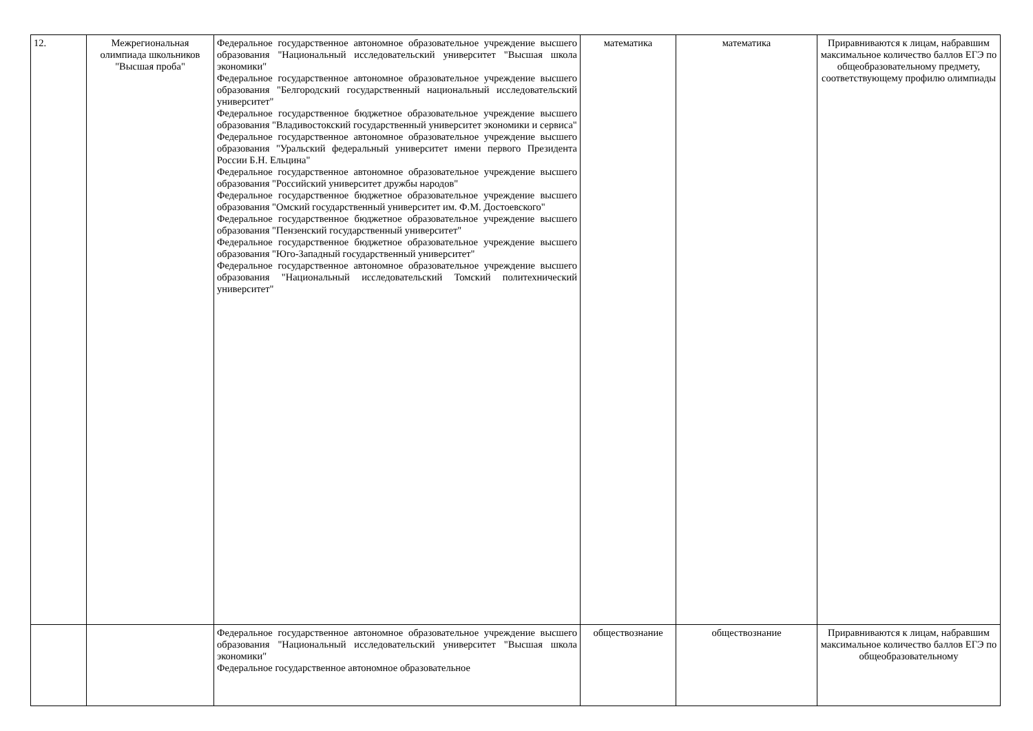| 12. | Межрегиональная олимпиада школьников "Высшая проба" | Федеральное государственное автономное образовательное учреждение высшего образования "Национальный исследовательский университет "Высшая школа экономики" Федеральное государственное автономное образовательное учреждение высшего образования "Белгородский государственный национальный исследовательский университет" Федеральное государственное бюджетное образовательное учреждение высшего образования "Владивостокский государственный университет экономики и сервиса" Федеральное государственное автономное образовательное учреждение высшего образования "Уральский федеральный университет имени первого Президента России Б.Н. Ельцина" Федеральное государственное автономное образовательное учреждение высшего образования "Российский университет дружбы народов" Федеральное государственное бюджетное образовательное учреждение высшего образования "Омский государственный университет им. Ф.М. Достоевского" Федеральное государственное бюджетное образовательное учреждение высшего образования "Пензенский государственный университет" Федеральное государственное бюджетное образовательное учреждение высшего образования "Юго-Западный государственный университет" Федеральное государственное автономное образовательное учреждение высшего образования "Национальный исследовательский Томский политехнический университет" | математика | математика | Приравниваются к лицам, набравшим максимальное количество баллов ЕГЭ по общеобразовательному предмету, соответствующему профилю олимпиады |
| | | Федеральное государственное автономное образовательное учреждение высшего образования "Национальный исследовательский университет "Высшая школа экономики" Федеральное государственное автономное образовательное | обществознание | обществознание | Приравниваются к лицам, набравшим максимальное количество баллов ЕГЭ по общеобразовательному |